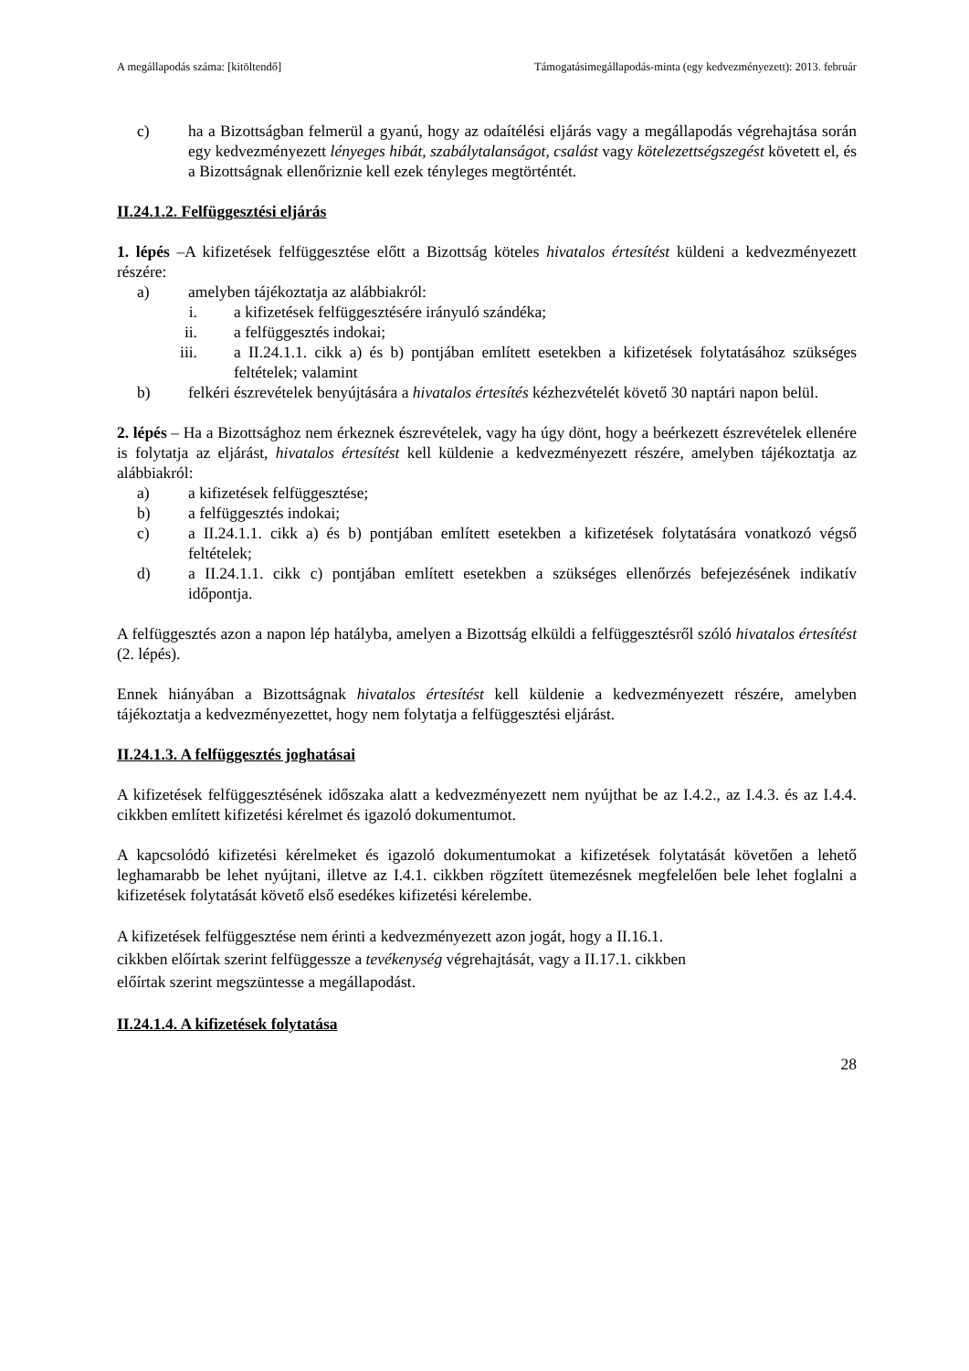A megállapodás száma: [kitöltendő] Támogatásimegállapodás-minta (egy kedvezményezett): 2013. február
c) ha a Bizottságban felmerül a gyanú, hogy az odaítélési eljárás vagy a megállapodás végrehajtása során egy kedvezményezett lényeges hibát, szabálytalanságot, csalást vagy kötelezettségszegést követett el, és a Bizottságnak ellenőriznie kell ezek tényleges megtörténtét.
II.24.1.2. Felfüggesztési eljárás
1. lépés –A kifizetések felfüggesztése előtt a Bizottság köteles hivatalos értesítést küldeni a kedvezményezett részére:
a) amelyben tájékoztatja az alábbiakról:
i. a kifizetések felfüggesztésére irányuló szándéka;
ii. a felfüggesztés indokai;
iii. a II.24.1.1. cikk a) és b) pontjában említett esetekben a kifizetések folytatásához szükséges feltételek; valamint
b) felkéri észrevételek benyújtására a hivatalos értesítés kézhezvételét követő 30 naptári napon belül.
2. lépés – Ha a Bizottsághoz nem érkeznek észrevételek, vagy ha úgy dönt, hogy a beérkezett észrevételek ellenére is folytatja az eljárást, hivatalos értesítést kell küldenie a kedvezményezett részére, amelyben tájékoztatja az alábbiakról:
a) a kifizetések felfüggesztése;
b) a felfüggesztés indokai;
c) a II.24.1.1. cikk a) és b) pontjában említett esetekben a kifizetések folytatására vonatkozó végső feltételek;
d) a II.24.1.1. cikk c) pontjában említett esetekben a szükséges ellenőrzés befejezésének indikatív időpontja.
A felfüggesztés azon a napon lép hatályba, amelyen a Bizottság elküldi a felfüggesztésről szóló hivatalos értesítést (2. lépés).
Ennek hiányában a Bizottságnak hivatalos értesítést kell küldenie a kedvezményezett részére, amelyben tájékoztatja a kedvezményezettet, hogy nem folytatja a felfüggesztési eljárást.
II.24.1.3. A felfüggesztés joghatásai
A kifizetések felfüggesztésének időszaka alatt a kedvezményezett nem nyújthat be az I.4.2., az I.4.3. és az I.4.4. cikkben említett kifizetési kérelmet és igazoló dokumentumot.
A kapcsolódó kifizetési kérelmeket és igazoló dokumentumokat a kifizetések folytatását követően a lehető leghamarabb be lehet nyújtani, illetve az I.4.1. cikkben rögzített ütemezésnek megfelelően bele lehet foglalni a kifizetések folytatását követő első esedékes kifizetési kérelembe.
A kifizetések felfüggesztése nem érinti a kedvezményezett azon jogát, hogy a II.16.1.
cikkben előírtak szerint felfüggessze a tevékenység végrehajtását, vagy a II.17.1. cikkben
előírtak szerint megszüntesse a megállapodást.
II.24.1.4. A kifizetések folytatása
28